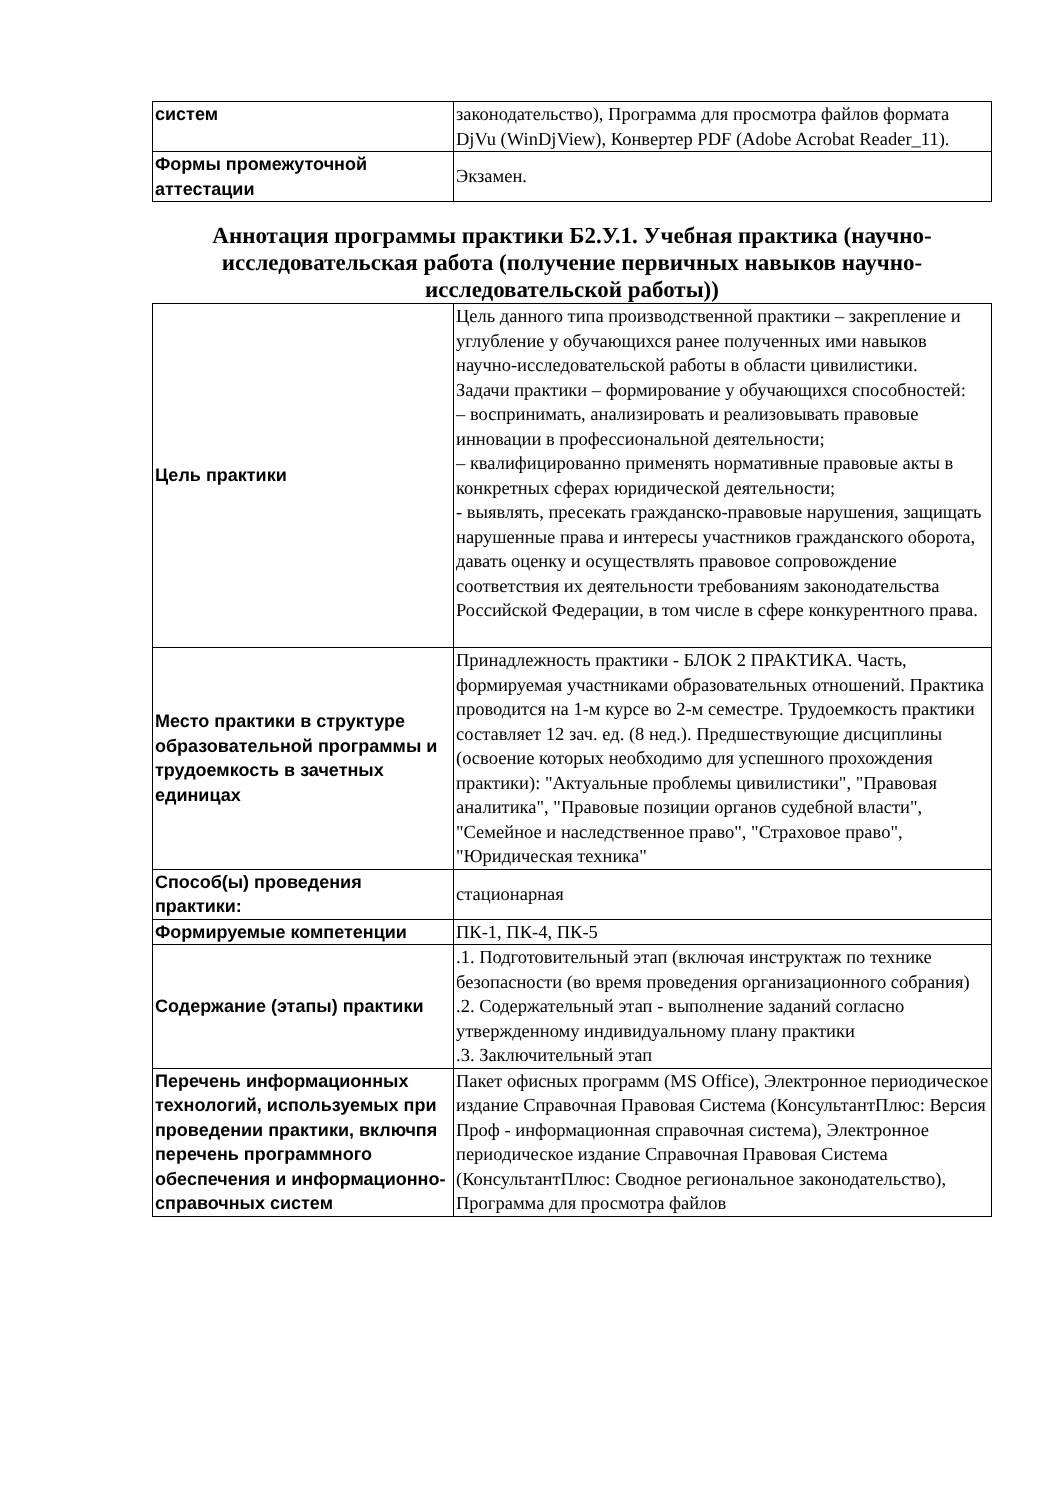| систем | законодательство), Программа для просмотра файлов формата DjVu (WinDjView), Конвертер PDF (Adobe Acrobat Reader_11). |
| Формы промежуточной аттестации | Экзамен. |
Аннотация программы практики Б2.У.1. Учебная практика (научно-исследовательская работа (получение первичных навыков научно-исследовательской работы))
| Цель практики | Цель данного типа производственной практики – закрепление и углубление у обучающихся ранее полученных ими навыков научно-исследовательской работы в области цивилистики. Задачи практики – формирование у обучающихся способностей: – воспринимать, анализировать и реализовывать правовые инновации в профессиональной деятельности; – квалифицированно применять нормативные правовые акты в конкретных сферах юридической деятельности; - выявлять, пресекать гражданско-правовые нарушения, защищать нарушенные права и интересы участников гражданского оборота, давать оценку и осуществлять правовое сопровождение соответствия их деятельности требованиям законодательства Российской Федерации, в том числе в сфере конкурентного права. |
| Место практики в структуре образовательной программы и трудоемкость в зачетных единицах | Принадлежность практики - БЛОК 2 ПРАКТИКА. Часть, формируемая участниками образовательных отношений. Практика проводится на 1-м курсе во 2-м семестре. Трудоемкость практики составляет 12 зач. ед. (8 нед.). Предшествующие дисциплины (освоение которых необходимо для успешного прохождения практики): "Актуальные проблемы цивилистики", "Правовая аналитика", "Правовые позиции органов судебной власти", "Семейное и наследственное право", "Страховое право", "Юридическая техника" |
| Способ(ы) проведения практики: | стационарная |
| Формируемые компетенции | ПК-1, ПК-4, ПК-5 |
| Содержание (этапы) практики | .1. Подготовительный этап (включая инструктаж по технике безопасности (во время проведения организационного собрания) .2. Содержательный этап - выполнение заданий согласно утвержденному индивидуальному плану практики .3. Заключительный этап |
| Перечень информационных технологий, используемых при проведении практики, включпя перечень программного обеспечения и информационно-справочных систем | Пакет офисных программ (MS Office), Электронное периодическое издание Справочная Правовая Система (КонсультантПлюс: Версия Проф - информационная справочная система), Электронное периодическое издание Справочная Правовая Система (КонсультантПлюс: Сводное региональное законодательство), Программа для просмотра файлов |